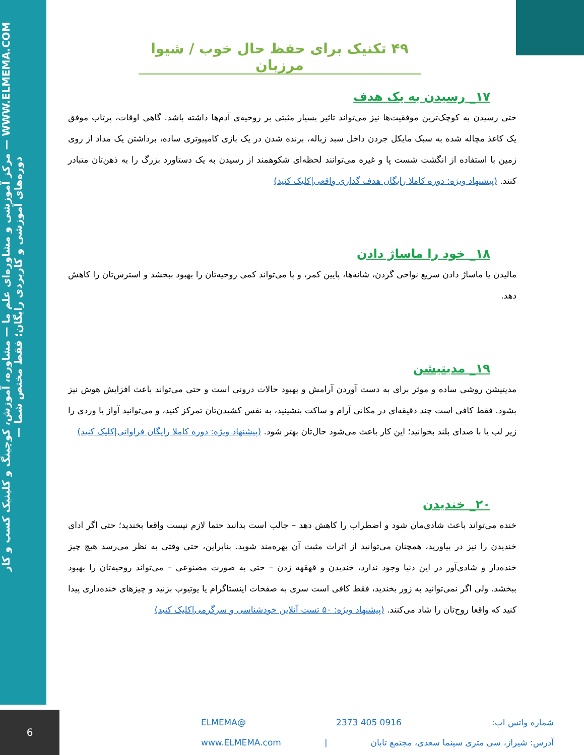مرکز آموزشی و مشاوره‌ای علم ما — مشاوره، آموزش، کوچینگ و کلینیک کسب و کار — WWW.ELMEMA.COM — دوره‌های آموزشی و کاربردی رایگان؛ فقط مختص شما
۴۹ تکنیک برای حفظ حال خوب / شیوا مرزبان
۱۷_ رسیدن به یک هدف
حتی رسیدن به کوچک‌ترین موفقیت‌ها نیز می‌تواند تاثیر بسیار مثبتی بر روحیه‌ی آدم‌ها داشته باشد. گاهی اوقات، پرتاب موفق یک کاغذ مچاله شده به سبک مایکل جردن داخل سبد زباله، برنده شدن در یک بازی کامپیوتری ساده، برداشتن یک مداد از روی زمین با استفاده از انگشت شست پا و غیره می‌توانند لحظه‌ای شکوهمند از رسیدن به یک دستاورد بزرگ را به ذهن‌تان متبادر کنند. (پیشنهاد ویژه: دوره کاملا رایگان هدف گذاری واقعی|کلیک کنید)
۱۸_ خود را ماساژ دادن
مالیدن یا ماساژ دادن سریع نواحی گردن، شانه‌ها، پایین کمر، و پا می‌تواند کمی روحیه‌تان را بهبود ببخشد و استرس‌تان را کاهش دهد.
۱۹_ مدیتیشن
مدیتیشن روشی ساده و موثر برای به دست آوردن آرامش و بهبود حالات درونی است و حتی می‌تواند باعث افزایش هوش نیز بشود. فقط کافی است چند دقیقه‌ای در مکانی آرام و ساکت بنشینید، به نفس کشیدن‌تان تمرکز کنید، و می‌توانید آواز یا وردی را زیر لب یا با صدای بلند بخوانید؛ این کار باعث می‌شود حال‌تان بهتر شود. (پیشنهاد ویژه: دوره کاملا رایگان فراوانی|کلیک کنید)
۲۰_ خندیدن
خنده می‌تواند باعث شادی‌مان شود و اضطراب را کاهش دهد – جالب است بدانید حتما لازم نیست واقعا بخندید؛ حتی اگر ادای خندیدن را نیز در بیاورید، همچنان می‌توانید از اثرات مثبت آن بهره‌مند شوید. بنابراین، حتی وقتی به نظر می‌رسد هیچ چیز خنده‌دار و شادی‌آور در این دنیا وجود ندارد، خندیدن و قهقهه زدن – حتی به صورت مصنوعی – می‌تواند روحیه‌تان را بهبود ببخشد. ولی اگر نمی‌توانید به زور بخندید، فقط کافی است سری به صفحات اینستاگرام یا یوتیوب بزنید و چیزهای خنده‌داری پیدا کنید که واقعا روح‌تان را شاد می‌کنند. (پیشنهاد ویژه: ۵۰ تست آنلاین خودشناسی و سرگرمی|کلیک کنید)
6
شماره واتس اپ: 0916 405 2373 @ELMEMA
آدرس: شیراز، سی متری سینما سعدی، مجتمع تابان | www.ELMEMA.com